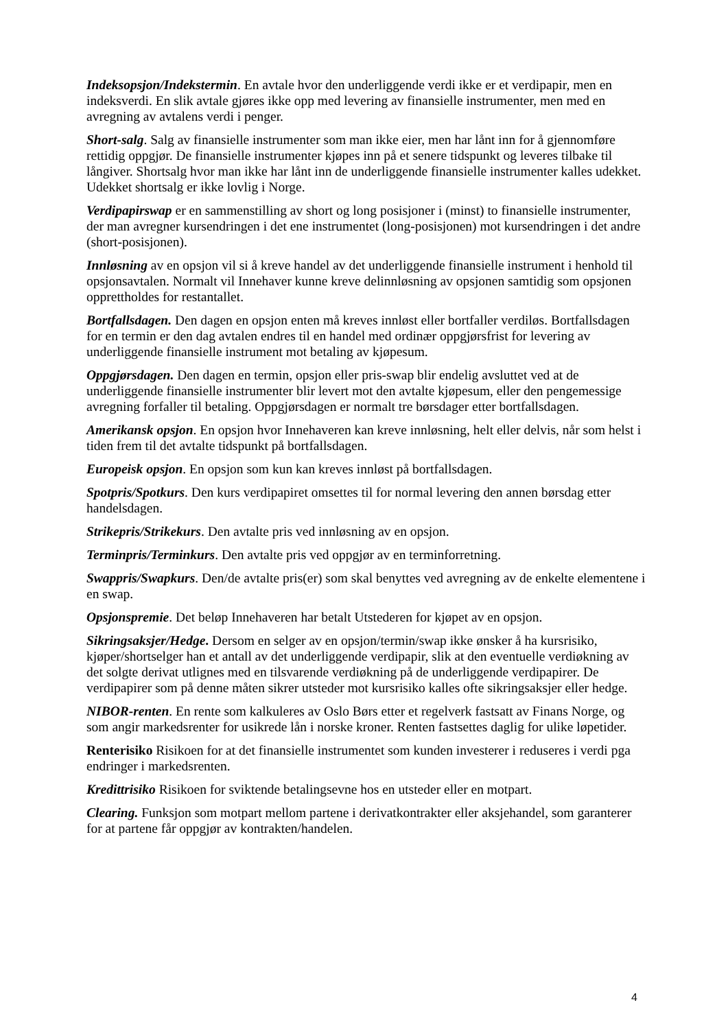Indeksopsjon/Indekstermin. En avtale hvor den underliggende verdi ikke er et verdipapir, men en indeksverdi. En slik avtale gjøres ikke opp med levering av finansielle instrumenter, men med en avregning av avtalens verdi i penger.
Short-salg. Salg av finansielle instrumenter som man ikke eier, men har lånt inn for å gjennomføre rettidig oppgjør. De finansielle instrumenter kjøpes inn på et senere tidspunkt og leveres tilbake til långiver. Shortsalg hvor man ikke har lånt inn de underliggende finansielle instrumenter kalles udekket. Udekket shortsalg er ikke lovlig i Norge.
Verdipapirswap er en sammenstilling av short og long posisjoner i (minst) to finansielle instrumenter, der man avregner kursendringen i det ene instrumentet (long-posisjonen) mot kursendringen i det andre (short-posisjonen).
Innløsning av en opsjon vil si å kreve handel av det underliggende finansielle instrument i henhold til opsjonsavtalen. Normalt vil Innehaver kunne kreve delinnløsning av opsjonen samtidig som opsjonen opprettholdes for restantallet.
Bortfallsdagen. Den dagen en opsjon enten må kreves innløst eller bortfaller verdiløs. Bortfallsdagen for en termin er den dag avtalen endres til en handel med ordinær oppgjørsfrist for levering av underliggende finansielle instrument mot betaling av kjøpesum.
Oppgjørsdagen. Den dagen en termin, opsjon eller pris-swap blir endelig avsluttet ved at de underliggende finansielle instrumenter blir levert mot den avtalte kjøpesum, eller den pengemessige avregning forfaller til betaling. Oppgjørsdagen er normalt tre børsdager etter bortfallsdagen.
Amerikansk opsjon. En opsjon hvor Innehaveren kan kreve innløsning, helt eller delvis, når som helst i tiden frem til det avtalte tidspunkt på bortfallsdagen.
Europeisk opsjon. En opsjon som kun kan kreves innløst på bortfallsdagen.
Spotpris/Spotkurs. Den kurs verdipapiret omsettes til for normal levering den annen børsdag etter handelsdagen.
Strikepris/Strikekurs. Den avtalte pris ved innløsning av en opsjon.
Terminpris/Terminkurs. Den avtalte pris ved oppgjør av en terminforretning.
Swappris/Swapkurs. Den/de avtalte pris(er) som skal benyttes ved avregning av de enkelte elementene i en swap.
Opsjonspremie. Det beløp Innehaveren har betalt Utstederen for kjøpet av en opsjon.
Sikringsaksjer/Hedge. Dersom en selger av en opsjon/termin/swap ikke ønsker å ha kursrisiko, kjøper/shortselger han et antall av det underliggende verdipapir, slik at den eventuelle verdiøkning av det solgte derivat utlignes med en tilsvarende verdiøkning på de underliggende verdipapirer. De verdipapirer som på denne måten sikrer utsteder mot kursrisiko kalles ofte sikringsaksjer eller hedge.
NIBOR-renten. En rente som kalkuleres av Oslo Børs etter et regelverk fastsatt av Finans Norge, og som angir markedsrenter for usikrede lån i norske kroner. Renten fastsettes daglig for ulike løpetider.
Renterisiko Risikoen for at det finansielle instrumentet som kunden investerer i reduseres i verdi pga endringer i markedsrenten.
Kredittrisiko Risikoen for sviktende betalingsevne hos en utsteder eller en motpart.
Clearing. Funksjon som motpart mellom partene i derivatkontrakter eller aksjehandel, som garanterer for at partene får oppgjør av kontrakten/handelen.
4